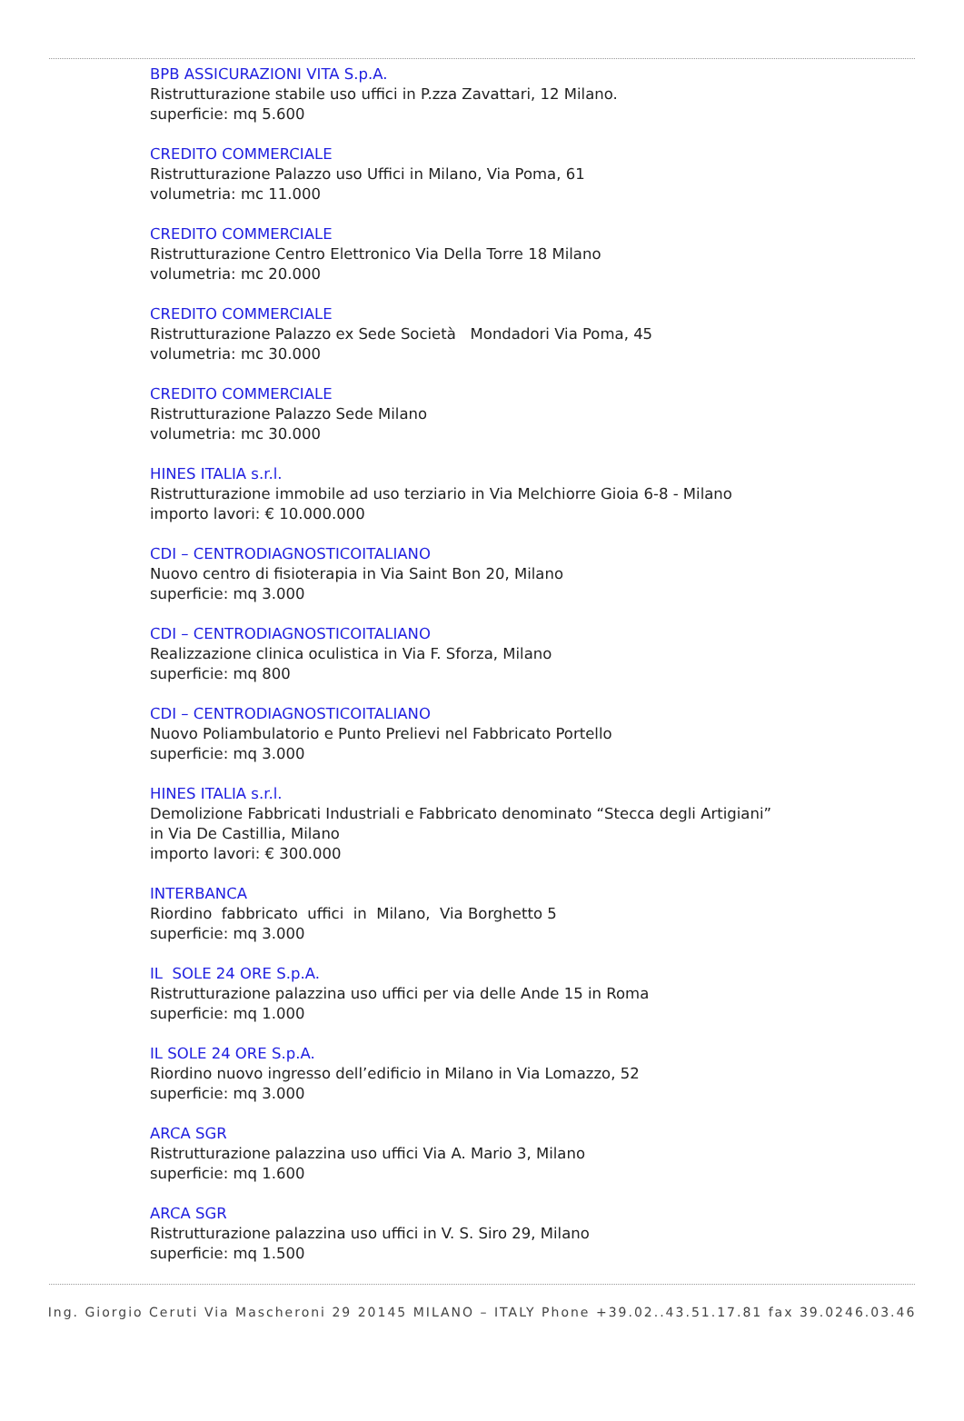BPB ASSICURAZIONI VITA S.p.A.
Ristrutturazione stabile uso uffici in P.zza Zavattari, 12 Milano.
superficie: mq 5.600
CREDITO COMMERCIALE
Ristrutturazione Palazzo uso Uffici in Milano, Via Poma, 61
volumetria: mc 11.000
CREDITO COMMERCIALE
Ristrutturazione Centro Elettronico Via Della Torre 18 Milano
volumetria: mc 20.000
CREDITO COMMERCIALE
Ristrutturazione Palazzo ex Sede Società Mondadori Via Poma, 45
volumetria: mc 30.000
CREDITO COMMERCIALE
Ristrutturazione Palazzo Sede Milano
volumetria: mc 30.000
HINES ITALIA s.r.l.
Ristrutturazione immobile ad uso terziario in Via Melchiorre Gioia 6-8 - Milano
importo lavori: € 10.000.000
CDI – CENTRODIAGNOSTICOITALIANO
Nuovo centro di fisioterapia in Via Saint Bon 20, Milano
superficie: mq 3.000
CDI – CENTRODIAGNOSTICOITALIANO
Realizzazione clinica oculistica in Via F. Sforza, Milano
superficie: mq 800
CDI – CENTRODIAGNOSTICOITALIANO
Nuovo Poliambulatorio e Punto Prelievi nel Fabbricato Portello
superficie: mq 3.000
HINES ITALIA s.r.l.
Demolizione Fabbricati Industriali e Fabbricato denominato “Stecca degli Artigiani”
in Via De Castillia, Milano
importo lavori: € 300.000
INTERBANCA
Riordino fabbricato uffici in Milano, Via Borghetto 5
superficie: mq 3.000
IL SOLE 24 ORE S.p.A.
Ristrutturazione palazzina uso uffici per via delle Ande 15 in Roma
superficie: mq 1.000
IL SOLE 24 ORE S.p.A.
Riordino nuovo ingresso dell’edificio in Milano in Via Lomazzo, 52
superficie: mq 3.000
ARCA SGR
Ristrutturazione palazzina uso uffici Via A. Mario 3, Milano
superficie: mq 1.600
ARCA SGR
Ristrutturazione palazzina uso uffici in V. S. Siro 29, Milano
superficie: mq 1.500
Ing. Giorgio Ceruti Via Mascheroni 29 20145 MILANO – ITALY Phone +39.02..43.51.17.81 fax 39.0246.03.46